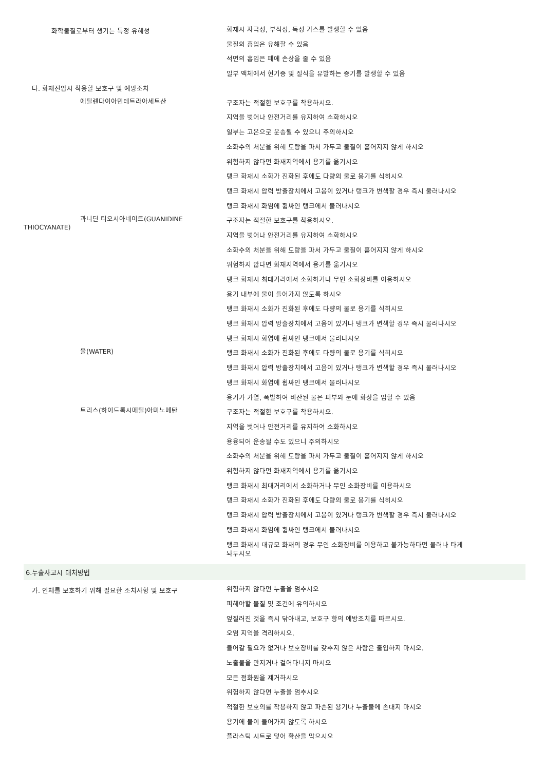화학물질로부터 생기는 특정 유해성
화재시 자극성, 부식성, 독성 가스를 발생할 수 있음
물질의 흡입은 유해할 수 있음
석면의 흡입은 폐에 손상을 줄 수 있음
일부 액체에서 현기증 및 질식을 유발하는 증기를 발생할 수 있음
다. 화재진압시 착용할 보호구 및 예방조치
에틸렌다이아민테트라아세트산
구조자는 적절한 보호구를 착용하시오.
지역을 벗어나 안전거리를 유지하여 소화하시오
일부는 고온으로 운송될 수 있으니 주의하시오
소화수의 처분을 위해 도랑을 파서 가두고 물질이 흩어지지 않게 하시오
위험하지 않다면 화재지역에서 용기를 옮기시오
탱크 화재시 소화가 진화된 후에도 다량의 물로 용기를 식히시오
탱크 화재시 압력 방출장치에서 고음이 있거나 탱크가 변색할 경우 즉시 물러나시오
탱크 화재시 화염에 휩싸인 탱크에서 물러나시오
과니딘 티오시아네이트(GUANIDINE
THIOCYANATE)
구조자는 적절한 보호구를 착용하시오.
지역을 벗어나 안전거리를 유지하여 소화하시오
소화수의 처분을 위해 도랑을 파서 가두고 물질이 흩어지지 않게 하시오
위험하지 않다면 화재지역에서 용기를 옮기시오
탱크 화재시 최대거리에서 소화하거나 무인 소화장비를 이용하시오
용기 내부에 물이 들어가지 않도록 하시오
탱크 화재시 소화가 진화된 후에도 다량의 물로 용기를 식히시오
탱크 화재시 압력 방출장치에서 고음이 있거나 탱크가 변색할 경우 즉시 물러나시오
탱크 화재시 화염에 휩싸인 탱크에서 물러나시오
물(WATER)
탱크 화재시 소화가 진화된 후에도 다량의 물로 용기를 식히시오
탱크 화재시 압력 방출장치에서 고음이 있거나 탱크가 변색할 경우 즉시 물러나시오
탱크 화재시 화염에 휩싸인 탱크에서 물러나시오
용기가 가열, 폭발하여 비산된 물은 피부와 눈에 화상을 입힐 수 있음
트리스(하이드록시메틸)아미노메탄
구조자는 적절한 보호구를 착용하시오.
지역을 벗어나 안전거리를 유지하여 소화하시오
용융되어 운송될 수도 있으니 주의하시오
소화수의 처분을 위해 도랑을 파서 가두고 물질이 흩어지지 않게 하시오
위험하지 않다면 화재지역에서 용기를 옮기시오
탱크 화재시 최대거리에서 소화하거나 무인 소화장비를 이용하시오
탱크 화재시 소화가 진화된 후에도 다량의 물로 용기를 식히시오
탱크 화재시 압력 방출장치에서 고음이 있거나 탱크가 변색할 경우 즉시 물러나시오
탱크 화재시 화염에 휩싸인 탱크에서 물러나시오
탱크 화재시 대규모 화재의 경우 무인 소화장비를 이용하고 불가능하다면 물러나 타게
놔두시오
6.누출사고시 대처방법
가. 인체를 보호하기 위해 필요한 조치사항 및 보호구
위험하지 않다면 누출을 멈추시오
피해야할 물질 및 조건에 유의하시오
엎질러진 것을 즉시 닦아내고, 보호구 항의 예방조치를 따르시오.
오염 지역을 격리하시오.
들어갈 필요가 없거나 보호장비를 갖추지 않은 사람은 출입하지 마시오.
노출물을 만지거나 걸어다니지 마시오
모든 점화원을 제거하시오
위험하지 않다면 누출을 멈추시오
적절한 보호의를 착용하지 않고 파손된 용기나 누출물에 손대지 마시오
용기에 물이 들어가지 않도록 하시오
플라스틱 시트로 덮어 확산을 막으시오